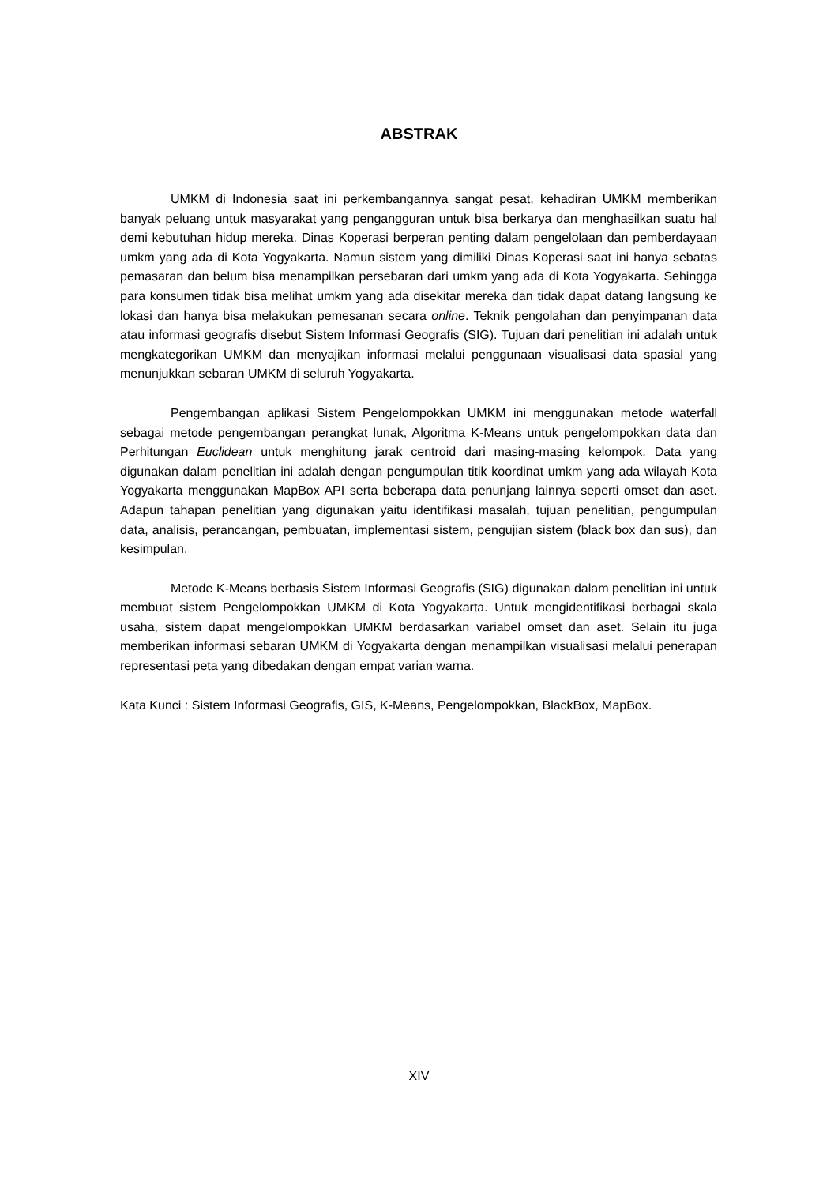ABSTRAK
UMKM di Indonesia saat ini perkembangannya sangat pesat, kehadiran UMKM memberikan banyak peluang untuk masyarakat yang pengangguran untuk bisa berkarya dan menghasilkan suatu hal demi kebutuhan hidup mereka. Dinas Koperasi berperan penting dalam pengelolaan dan pemberdayaan umkm yang ada di Kota Yogyakarta. Namun sistem yang dimiliki Dinas Koperasi saat ini hanya sebatas pemasaran dan belum bisa menampilkan persebaran dari umkm yang ada di Kota Yogyakarta. Sehingga para konsumen tidak bisa melihat umkm yang ada disekitar mereka dan tidak dapat datang langsung ke lokasi dan hanya bisa melakukan pemesanan secara online. Teknik pengolahan dan penyimpanan data atau informasi geografis disebut Sistem Informasi Geografis (SIG). Tujuan dari penelitian ini adalah untuk mengkategorikan UMKM dan menyajikan informasi melalui penggunaan visualisasi data spasial yang menunjukkan sebaran UMKM di seluruh Yogyakarta.
Pengembangan aplikasi Sistem Pengelompokkan UMKM ini menggunakan metode waterfall sebagai metode pengembangan perangkat lunak, Algoritma K-Means untuk pengelompokkan data dan Perhitungan Euclidean untuk menghitung jarak centroid dari masing-masing kelompok. Data yang digunakan dalam penelitian ini adalah dengan pengumpulan titik koordinat umkm yang ada wilayah Kota Yogyakarta menggunakan MapBox API serta beberapa data penunjang lainnya seperti omset dan aset. Adapun tahapan penelitian yang digunakan yaitu identifikasi masalah, tujuan penelitian, pengumpulan data, analisis, perancangan, pembuatan, implementasi sistem, pengujian sistem (black box dan sus), dan kesimpulan.
Metode K-Means berbasis Sistem Informasi Geografis (SIG) digunakan dalam penelitian ini untuk membuat sistem Pengelompokkan UMKM di Kota Yogyakarta. Untuk mengidentifikasi berbagai skala usaha, sistem dapat mengelompokkan UMKM berdasarkan variabel omset dan aset. Selain itu juga memberikan informasi sebaran UMKM di Yogyakarta dengan menampilkan visualisasi melalui penerapan representasi peta yang dibedakan dengan empat varian warna.
Kata Kunci : Sistem Informasi Geografis, GIS, K-Means, Pengelompokkan, BlackBox, MapBox.
XIV